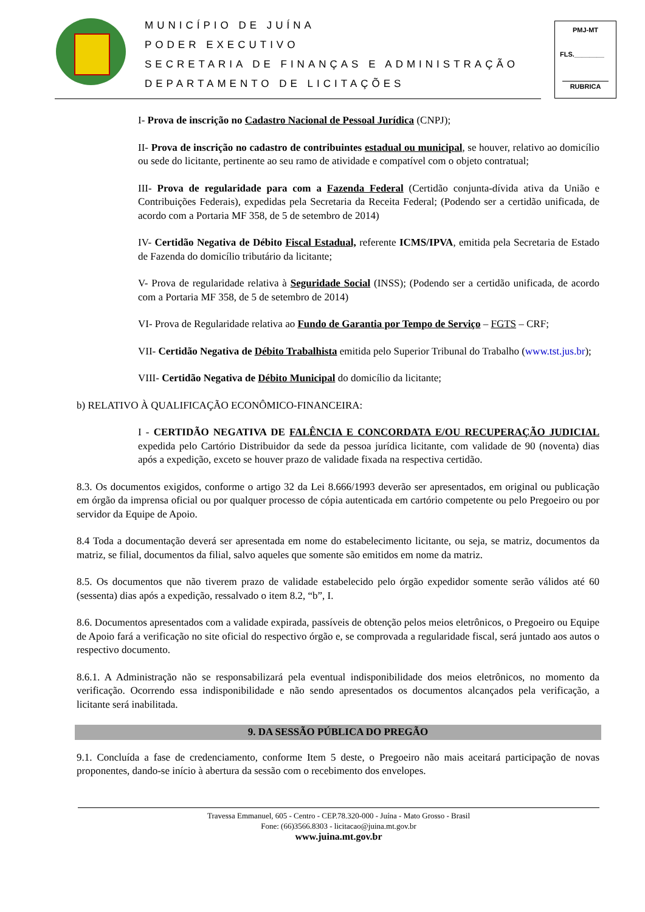MUNICÍPIO DE JUÍNA
PODER EXECUTIVO
SECRETARIA DE FINANÇAS E ADMINISTRAÇÃO
DEPARTAMENTO DE LICITAÇÕES
PMJ-MT
FLS.________
RUBRICA
I- Prova de inscrição no Cadastro Nacional de Pessoal Jurídica (CNPJ);
II- Prova de inscrição no cadastro de contribuintes estadual ou municipal, se houver, relativo ao domicílio ou sede do licitante, pertinente ao seu ramo de atividade e compatível com o objeto contratual;
III- Prova de regularidade para com a Fazenda Federal (Certidão conjunta-dívida ativa da União e Contribuições Federais), expedidas pela Secretaria da Receita Federal; (Podendo ser a certidão unificada, de acordo com a Portaria MF 358, de 5 de setembro de 2014)
IV- Certidão Negativa de Débito Fiscal Estadual, referente ICMS/IPVA, emitida pela Secretaria de Estado de Fazenda do domicílio tributário da licitante;
V- Prova de regularidade relativa à Seguridade Social (INSS); (Podendo ser a certidão unificada, de acordo com a Portaria MF 358, de 5 de setembro de 2014)
VI- Prova de Regularidade relativa ao Fundo de Garantia por Tempo de Serviço – FGTS – CRF;
VII- Certidão Negativa de Débito Trabalhista emitida pelo Superior Tribunal do Trabalho (www.tst.jus.br);
VIII- Certidão Negativa de Débito Municipal do domicílio da licitante;
b) RELATIVO À QUALIFICAÇÃO ECONÔMICO-FINANCEIRA:
I - CERTIDÃO NEGATIVA DE FALÊNCIA E CONCORDATA E/OU RECUPERAÇÃO JUDICIAL expedida pelo Cartório Distribuidor da sede da pessoa jurídica licitante, com validade de 90 (noventa) dias após a expedição, exceto se houver prazo de validade fixada na respectiva certidão.
8.3. Os documentos exigidos, conforme o artigo 32 da Lei 8.666/1993 deverão ser apresentados, em original ou publicação em órgão da imprensa oficial ou por qualquer processo de cópia autenticada em cartório competente ou pelo Pregoeiro ou por servidor da Equipe de Apoio.
8.4 Toda a documentação deverá ser apresentada em nome do estabelecimento licitante, ou seja, se matriz, documentos da matriz, se filial, documentos da filial, salvo aqueles que somente são emitidos em nome da matriz.
8.5. Os documentos que não tiverem prazo de validade estabelecido pelo órgão expedidor somente serão válidos até 60 (sessenta) dias após a expedição, ressalvado o item 8.2, “b”, I.
8.6. Documentos apresentados com a validade expirada, passíveis de obtenção pelos meios eletrônicos, o Pregoeiro ou Equipe de Apoio fará a verificação no site oficial do respectivo órgão e, se comprovada a regularidade fiscal, será juntado aos autos o respectivo documento.
8.6.1. A Administração não se responsabilizará pela eventual indisponibilidade dos meios eletrônicos, no momento da verificação. Ocorrendo essa indisponibilidade e não sendo apresentados os documentos alcançados pela verificação, a licitante será inabilitada.
9. DA SESSÃO PÚBLICA DO PREGÃO
9.1. Concluída a fase de credenciamento, conforme Item 5 deste, o Pregoeiro não mais aceitará participação de novas proponentes, dando-se início à abertura da sessão com o recebimento dos envelopes.
Travessa Emmanuel, 605 - Centro - CEP.78.320-000 - Juína - Mato Grosso - Brasil
Fone: (66)3566.8303 - licitacao@juina.mt.gov.br
www.juina.mt.gov.br